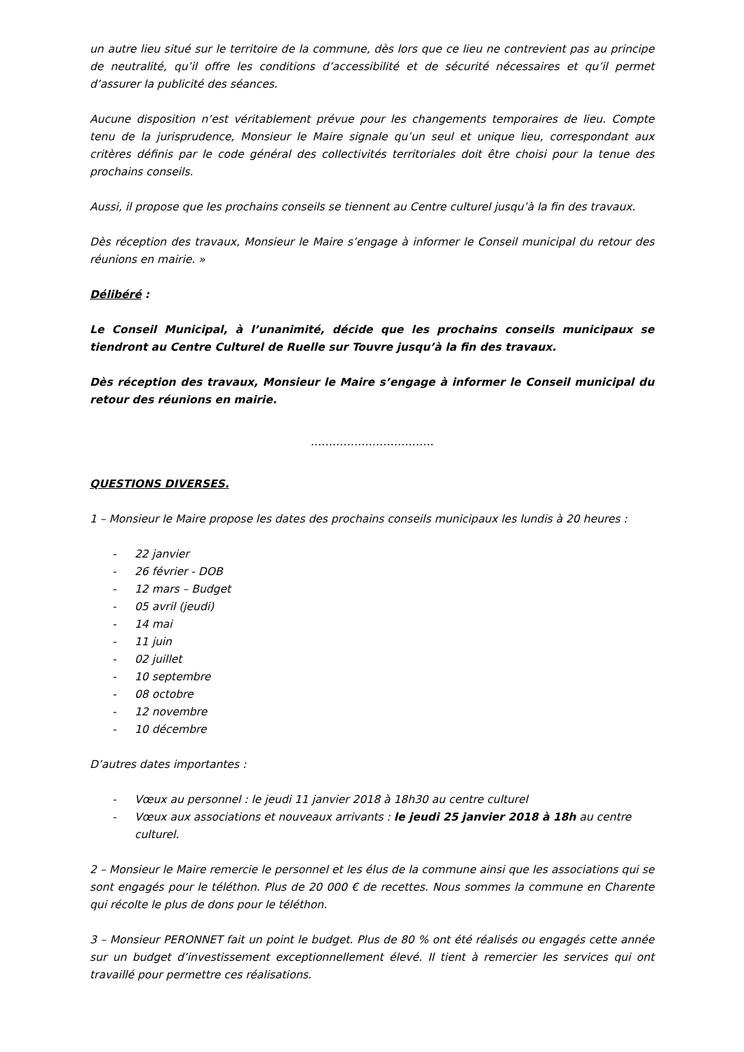un autre lieu situé sur le territoire de la commune, dès lors que ce lieu ne contrevient pas au principe de neutralité, qu’il offre les conditions d’accessibilité et de sécurité nécessaires et qu’il permet d’assurer la publicité des séances.
Aucune disposition n’est véritablement prévue pour les changements temporaires de lieu. Compte tenu de la jurisprudence, Monsieur le Maire signale qu’un seul et unique lieu, correspondant aux critères définis par le code général des collectivités territoriales doit être choisi pour la tenue des prochains conseils.
Aussi, il propose que les prochains conseils se tiennent au Centre culturel jusqu’à la fin des travaux.
Dès réception des travaux, Monsieur le Maire s’engage à informer le Conseil municipal du retour des réunions en mairie. »
Délibéré :
Le Conseil Municipal, à l’unanimité, décide que les prochains conseils municipaux se tiendront au Centre Culturel de Ruelle sur Touvre jusqu’à la fin des travaux.
Dès réception des travaux, Monsieur le Maire s’engage à informer le Conseil municipal du retour des réunions en mairie.
…………………………….
QUESTIONS DIVERSES.
1 – Monsieur le Maire propose les dates des prochains conseils municipaux les lundis à 20 heures :
- 22 janvier
- 26 février - DOB
- 12 mars – Budget
- 05 avril (jeudi)
- 14 mai
- 11 juin
- 02 juillet
- 10 septembre
- 08 octobre
- 12 novembre
- 10 décembre
D’autres dates importantes :
- Vœux au personnel : le jeudi 11 janvier 2018 à 18h30 au centre culturel
- Vœux aux associations et nouveaux arrivants : le jeudi 25 janvier 2018 à 18h au centre culturel.
2 – Monsieur le Maire remercie le personnel et les élus de la commune ainsi que les associations qui se sont engagés pour le téléthon. Plus de 20 000 € de recettes. Nous sommes la commune en Charente qui récolte le plus de dons pour le téléthon.
3 – Monsieur PERONNET fait un point le budget. Plus de 80 % ont été réalisés ou engagés cette année sur un budget d’investissement exceptionnellement élevé. Il tient à remercier les services qui ont travaillé pour permettre ces réalisations.